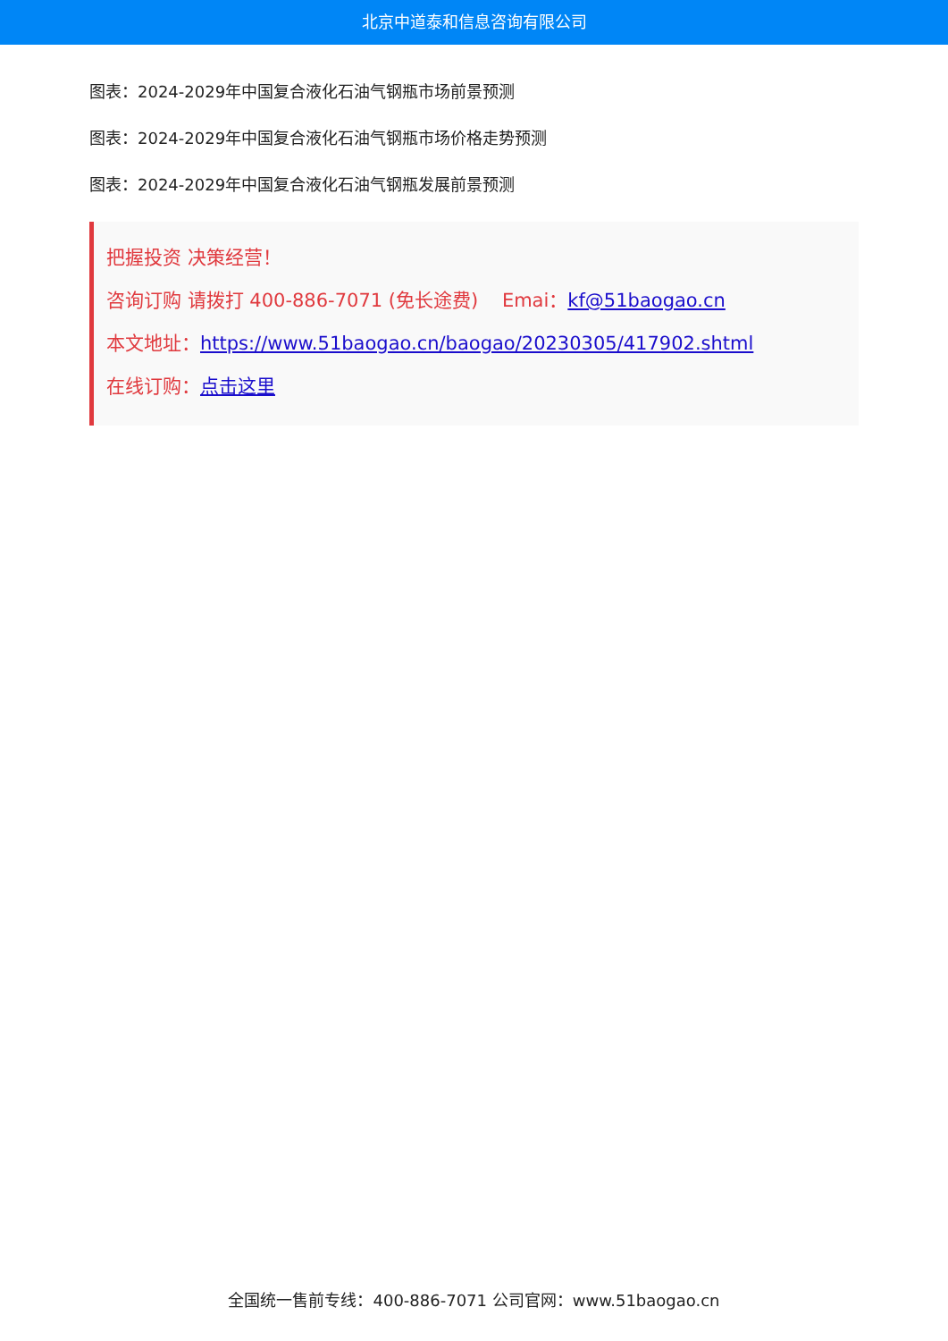北京中道泰和信息咨询有限公司
图表：2024-2029年中国复合液化石油气钢瓶市场前景预测
图表：2024-2029年中国复合液化石油气钢瓶市场价格走势预测
图表：2024-2029年中国复合液化石油气钢瓶发展前景预测
把握投资 决策经营！
咨询订购 请拨打 400-886-7071 (免长途费) Emai：kf@51baogao.cn
本文地址：https://www.51baogao.cn/baogao/20230305/417902.shtml
在线订购：点击这里
全国统一售前专线：400-886-7071 公司官网：www.51baogao.cn